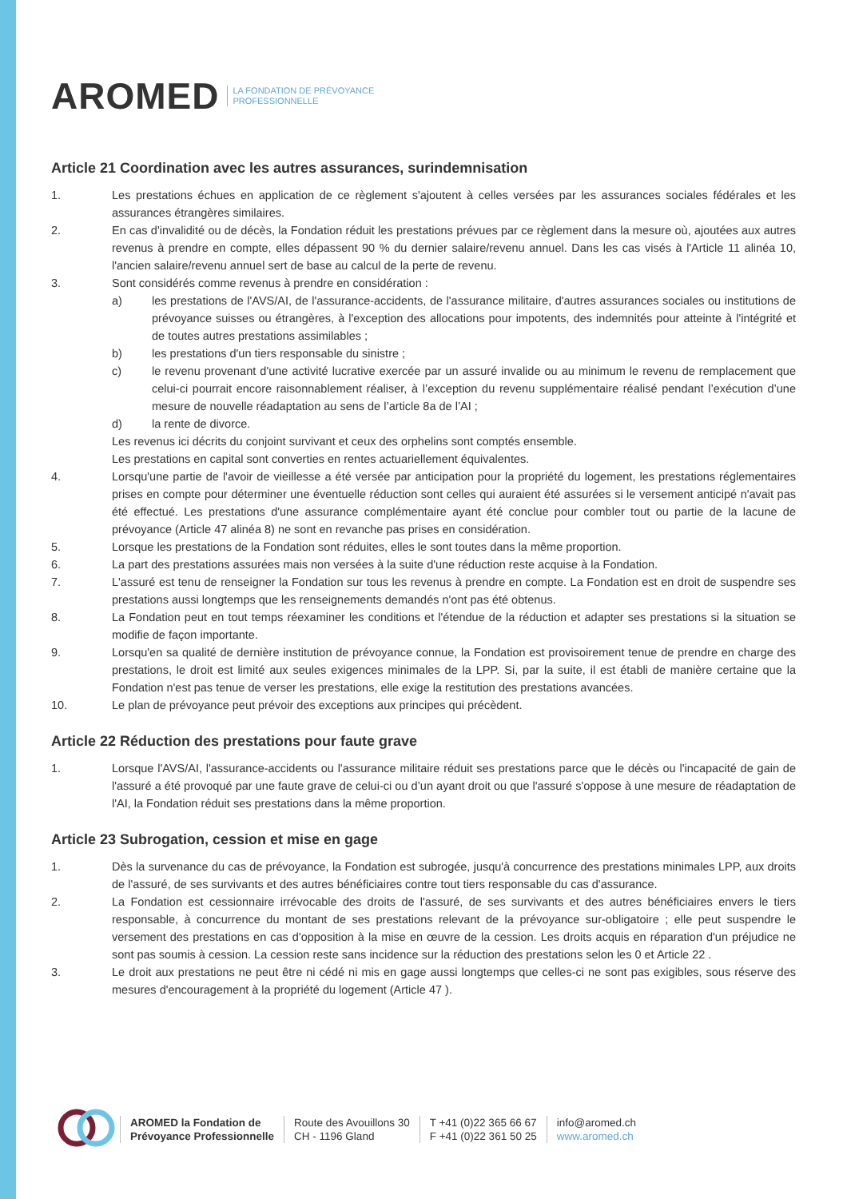AROMED LA FONDATION DE PRÉVOYANCE
PROFESSIONNELLE
Article 21 Coordination avec les autres assurances, surindemnisation
1. Les prestations échues en application de ce règlement s'ajoutent à celles versées par les assurances sociales fédérales et les assurances étrangères similaires.
2. En cas d'invalidité ou de décès, la Fondation réduit les prestations prévues par ce règlement dans la mesure où, ajoutées aux autres revenus à prendre en compte, elles dépassent 90 % du dernier salaire/revenu annuel. Dans les cas visés à l'Article 11 alinéa 10, l'ancien salaire/revenu annuel sert de base au calcul de la perte de revenu.
3. Sont considérés comme revenus à prendre en considération :
a) les prestations de l'AVS/AI, de l'assurance-accidents, de l'assurance militaire, d'autres assurances sociales ou institutions de prévoyance suisses ou étrangères, à l'exception des allocations pour impotents, des indemnités pour atteinte à l'intégrité et de toutes autres prestations assimilables ;
b) les prestations d'un tiers responsable du sinistre ;
c) le revenu provenant d'une activité lucrative exercée par un assuré invalide ou au minimum le revenu de remplacement que celui-ci pourrait encore raisonnablement réaliser, à l’exception du revenu supplémentaire réalisé pendant l’exécution d’une mesure de nouvelle réadaptation au sens de l’article 8a de l’AI ;
d) la rente de divorce.
Les revenus ici décrits du conjoint survivant et ceux des orphelins sont comptés ensemble.
Les prestations en capital sont converties en rentes actuariellement équivalentes.
4. Lorsqu'une partie de l'avoir de vieillesse a été versée par anticipation pour la propriété du logement, les prestations réglementaires prises en compte pour déterminer une éventuelle réduction sont celles qui auraient été assurées si le versement anticipé n'avait pas été effectué. Les prestations d'une assurance complémentaire ayant été conclue pour combler tout ou partie de la lacune de prévoyance (Article 47 alinéa 8) ne sont en revanche pas prises en considération.
5. Lorsque les prestations de la Fondation sont réduites, elles le sont toutes dans la même proportion.
6. La part des prestations assurées mais non versées à la suite d'une réduction reste acquise à la Fondation.
7. L'assuré est tenu de renseigner la Fondation sur tous les revenus à prendre en compte. La Fondation est en droit de suspendre ses prestations aussi longtemps que les renseignements demandés n'ont pas été obtenus.
8. La Fondation peut en tout temps réexaminer les conditions et l'étendue de la réduction et adapter ses prestations si la situation se modifie de façon importante.
9. Lorsqu'en sa qualité de dernière institution de prévoyance connue, la Fondation est provisoirement tenue de prendre en charge des prestations, le droit est limité aux seules exigences minimales de la LPP. Si, par la suite, il est établi de manière certaine que la Fondation n'est pas tenue de verser les prestations, elle exige la restitution des prestations avancées.
10. Le plan de prévoyance peut prévoir des exceptions aux principes qui précèdent.
Article 22 Réduction des prestations pour faute grave
1. Lorsque l'AVS/AI, l'assurance-accidents ou l'assurance militaire réduit ses prestations parce que le décès ou l'incapacité de gain de l'assuré a été provoqué par une faute grave de celui-ci ou d’un ayant droit ou que l'assuré s'oppose à une mesure de réadaptation de l'AI, la Fondation réduit ses prestations dans la même proportion.
Article 23 Subrogation, cession et mise en gage
1. Dès la survenance du cas de prévoyance, la Fondation est subrogée, jusqu'à concurrence des prestations minimales LPP, aux droits de l'assuré, de ses survivants et des autres bénéficiaires contre tout tiers responsable du cas d'assurance.
2. La Fondation est cessionnaire irrévocable des droits de l'assuré, de ses survivants et des autres bénéficiaires envers le tiers responsable, à concurrence du montant de ses prestations relevant de la prévoyance sur-obligatoire ; elle peut suspendre le versement des prestations en cas d'opposition à la mise en œuvre de la cession. Les droits acquis en réparation d'un préjudice ne sont pas soumis à cession. La cession reste sans incidence sur la réduction des prestations selon les 0 et Article 22 .
3. Le droit aux prestations ne peut être ni cédé ni mis en gage aussi longtemps que celles-ci ne sont pas exigibles, sous réserve des mesures d'encouragement à la propriété du logement (Article 47 ).
AROMED la Fondation de
Prévoyance Professionnelle
Route des Avouillons 30
CH - 1196 Gland
T +41 (0)22 365 66 67
F +41 (0)22 361 50 25
info@aromed.ch
www.aromed.ch